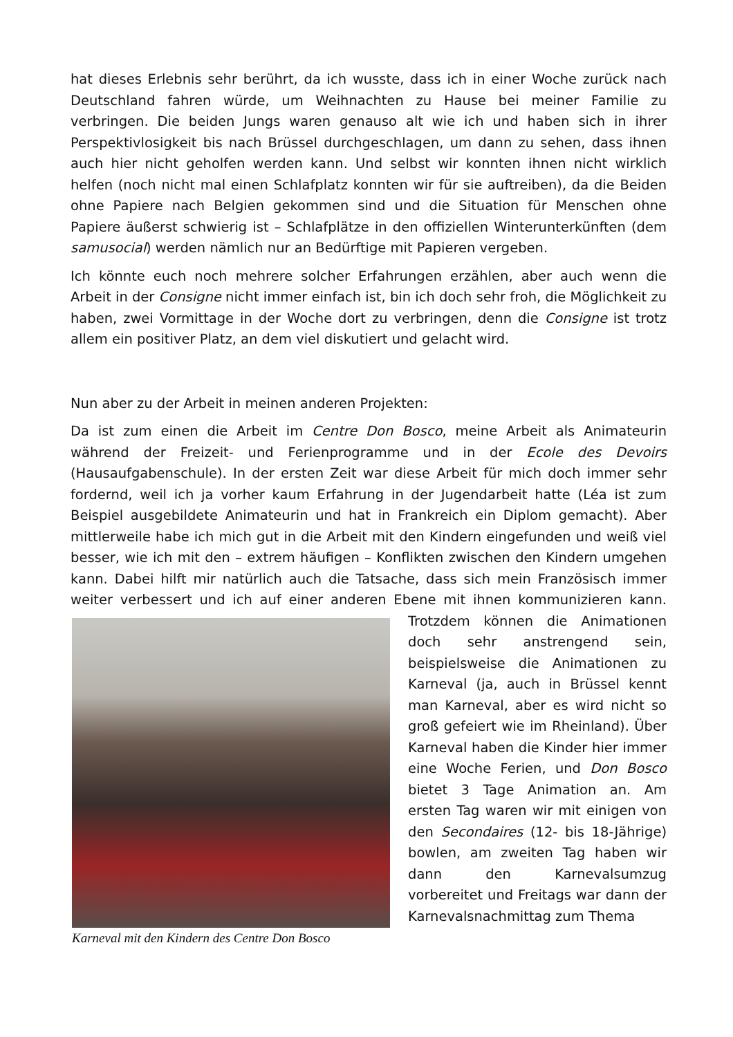hat dieses Erlebnis sehr berührt, da ich wusste, dass ich in einer Woche zurück nach Deutschland fahren würde, um Weihnachten zu Hause bei meiner Familie zu verbringen. Die beiden Jungs waren genauso alt wie ich und haben sich in ihrer Perspektivlosigkeit bis nach Brüssel durchgeschlagen, um dann zu sehen, dass ihnen auch hier nicht geholfen werden kann. Und selbst wir konnten ihnen nicht wirklich helfen (noch nicht mal einen Schlafplatz konnten wir für sie auftreiben), da die Beiden ohne Papiere nach Belgien gekommen sind und die Situation für Menschen ohne Papiere äußerst schwierig ist – Schlafplätze in den offiziellen Winterunterkünften (dem samusocial) werden nämlich nur an Bedürftige mit Papieren vergeben.
Ich könnte euch noch mehrere solcher Erfahrungen erzählen, aber auch wenn die Arbeit in der Consigne nicht immer einfach ist, bin ich doch sehr froh, die Möglichkeit zu haben, zwei Vormittage in der Woche dort zu verbringen, denn die Consigne ist trotz allem ein positiver Platz, an dem viel diskutiert und gelacht wird.
Nun aber zu der Arbeit in meinen anderen Projekten:
Da ist zum einen die Arbeit im Centre Don Bosco, meine Arbeit als Animateurin während der Freizeit- und Ferienprogramme und in der Ecole des Devoirs (Hausaufgabenschule). In der ersten Zeit war diese Arbeit für mich doch immer sehr fordernd, weil ich ja vorher kaum Erfahrung in der Jugendarbeit hatte (Léa ist zum Beispiel ausgebildete Animateurin und hat in Frankreich ein Diplom gemacht). Aber mittlerweile habe ich mich gut in die Arbeit mit den Kindern eingefunden und weiß viel besser, wie ich mit den – extrem häufigen – Konflikten zwischen den Kindern umgehen kann. Dabei hilft mir natürlich auch die Tatsache, dass sich mein Französisch immer weiter verbessert und ich auf einer anderen Ebene mit ihnen Karneval mit den Kindern des Centre Don Bosco kommunizieren kann. Trotzdem können die Animationen doch sehr anstrengend sein, beispielsweise die Animationen zu Karneval (ja, auch in Brüssel kennt man Karneval, aber es wird nicht so groß gefeiert wie im Rheinland). Über Karneval haben die Kinder hier immer eine Woche Ferien, und Don Bosco bietet 3 Tage Animation an. Am ersten Tag waren wir mit einigen von den Secondaires (12- bis 18-Jährige) bowlen, am zweiten Tag haben wir dann den Karnevalsumzug vorbereitet und Freitags war dann der Karnevalsnachmittag zum Thema